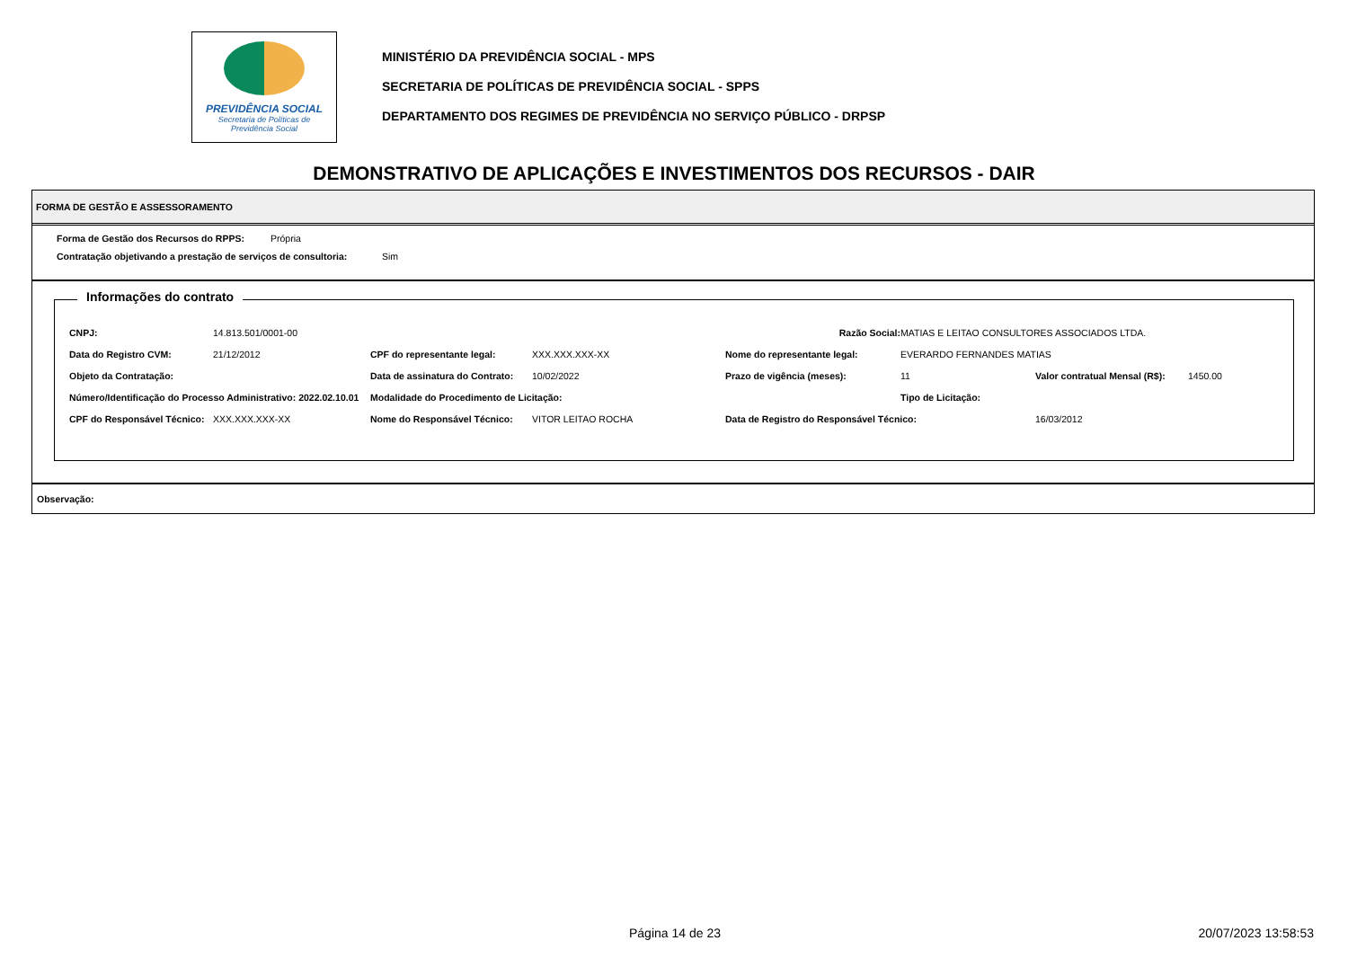PREVIDÊNCIA SOCIAL
Secretaria de Políticas de
Previdência Social
MINISTÉRIO DA PREVIDÊNCIA SOCIAL - MPS
SECRETARIA DE POLÍTICAS DE PREVIDÊNCIA SOCIAL - SPPS
DEPARTAMENTO DOS REGIMES DE PREVIDÊNCIA NO SERVIÇO PÚBLICO - DRPSP
DEMONSTRATIVO DE APLICAÇÕES E INVESTIMENTOS DOS RECURSOS - DAIR
FORMA DE GESTÃO E ASSESSORAMENTO
Forma de Gestão dos Recursos do RPPS: Própria
Contratação objetivando a prestação de serviços de consultoria: Sim
Informações do contrato
CNPJ: 14.813.501/0001-00 Razão Social: MATIAS E LEITAO CONSULTORES ASSOCIADOS LTDA. Data do Registro CVM: 21/12/2012 CPF do representante legal: XXX.XXX.XXX-XX Nome do representante legal: EVERARDO FERNANDES MATIAS Objeto da Contratação: Data de assinatura do Contrato: 10/02/2022 Prazo de vigência (meses): 11 Valor contratual Mensal (R$): 1450.00 Número/Identificação do Processo Administrativo: 2022.02.10.01 Modalidade do Procedimento de Licitação: Tipo de Licitação: CPF do Responsável Técnico: XXX.XXX.XXX-XX Nome do Responsável Técnico: VITOR LEITAO ROCHA Data de Registro do Responsável Técnico: 16/03/2012
Observação:
Página 14 de 23 20/07/2023 13:58:53